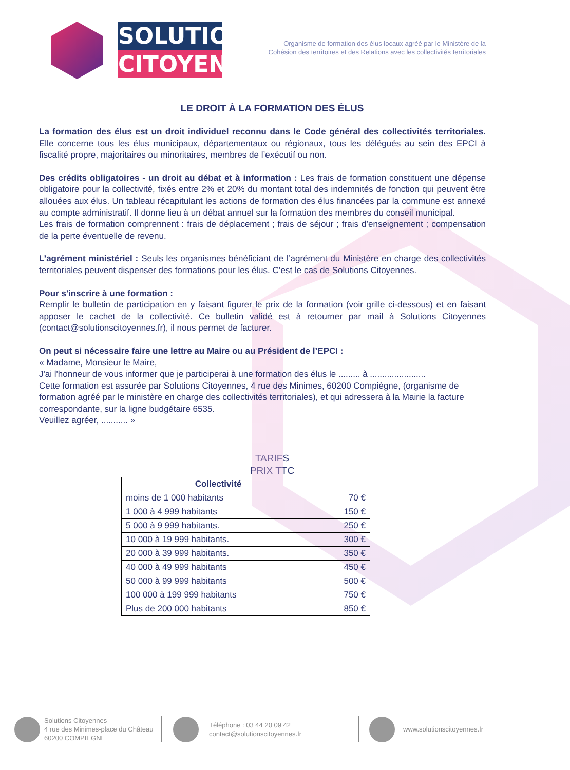SOLUTIONS
CITOYENNES
Organisme de formation des élus locaux agréé par le Ministère de la
Cohésion des territoires et des Relations avec les collectivités territoriales
LE DROIT À LA FORMATION DES ÉLUS
La formation des élus est un droit individuel reconnu dans le Code général des collectivités territoriales. Elle concerne tous les élus municipaux, départementaux ou régionaux, tous les délégués au sein des EPCI à fiscalité propre, majoritaires ou minoritaires, membres de l’exécutif ou non.
Des crédits obligatoires - un droit au débat et à information : Les frais de formation constituent une dépense obligatoire pour la collectivité, fixés entre 2% et 20% du montant total des indemnités de fonction qui peuvent être allouées aux élus. Un tableau récapitulant les actions de formation des élus financées par la commune est annexé au compte administratif. Il donne lieu à un débat annuel sur la formation des membres du conseil municipal.
Les frais de formation comprennent : frais de déplacement ; frais de séjour ; frais d’enseignement ; compensation de la perte éventuelle de revenu.
L’agrément ministériel : Seuls les organismes bénéficiant de l’agrément du Ministère en charge des collectivités territoriales peuvent dispenser des formations pour les élus. C’est le cas de Solutions Citoyennes.
Pour s'inscrire à une formation :
Remplir le bulletin de participation en y faisant figurer le prix de la formation (voir grille ci-dessous) et en faisant apposer le cachet de la collectivité. Ce bulletin validé est à retourner par mail à Solutions Citoyennes (contact@solutionscitoyennes.fr), il nous permet de facturer.
On peut si nécessaire faire une lettre au Maire ou au Président de l’EPCI :
« Madame, Monsieur le Maire,
J'ai l'honneur de vous informer que je participerai à une formation des élus le ......... à .......................
Cette formation est assurée par Solutions Citoyennes, 4 rue des Minimes, 60200 Compiègne, (organisme de formation agréé par le ministère en charge des collectivités territoriales), et qui adressera à la Mairie la facture correspondante, sur la ligne budgétaire 6535.
Veuillez agréer, ........... »
TARIFS
PRIX TTC
| Collectivité | |
| --- | --- |
| moins de 1 000 habitants | 70 € |
| 1 000 à 4 999 habitants | 150 € |
| 5 000 à 9 999 habitants. | 250 € |
| 10 000 à 19 999 habitants. | 300 € |
| 20 000 à 39 999 habitants. | 350 € |
| 40 000 à 49 999 habitants | 450 € |
| 50 000 à 99 999 habitants | 500 € |
| 100 000 à 199 999 habitants | 750 € |
| Plus de 200 000 habitants | 850 € |
Solutions Citoyennes
4 rue des Minimes-place du Château
60200 COMPIEGNE
Téléphone : 03 44 20 09 42
contact@solutionscitoyennes.fr
www.solutionscitoyennes.fr